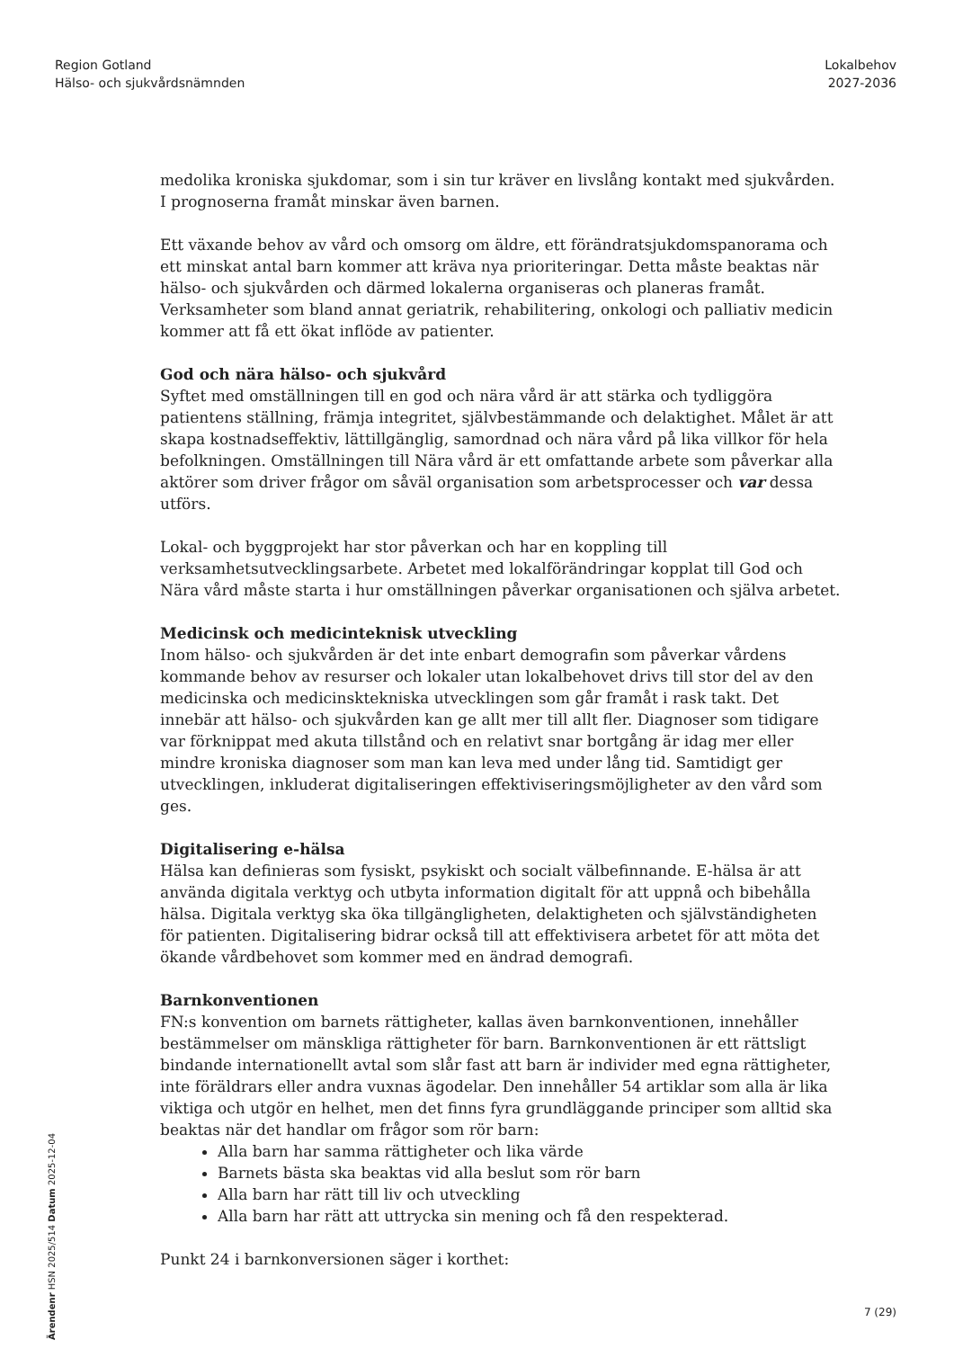Region Gotland
Hälso- och sjukvårdsnämnden
Lokalbehov
2027-2036
medolika kroniska sjukdomar, som i sin tur kräver en livslång kontakt med sjukvården. I prognoserna framåt minskar även barnen.
Ett växande behov av vård och omsorg om äldre, ett förändratsjukdomspanorama och ett minskat antal barn kommer att kräva nya prioriteringar. Detta måste beaktas när hälso- och sjukvården och därmed lokalerna organiseras och planeras framåt. Verksamheter som bland annat geriatrik, rehabilitering, onkologi och palliativ medicin kommer att få ett ökat inflöde av patienter.
God och nära hälso- och sjukvård
Syftet med omställningen till en god och nära vård är att stärka och tydliggöra patientens ställning, främja integritet, självbestämmande och delaktighet. Målet är att skapa kostnadseffektiv, lättillgänglig, samordnad och nära vård på lika villkor för hela befolkningen. Omställningen till Nära vård är ett omfattande arbete som påverkar alla aktörer som driver frågor om såväl organisation som arbetsprocesser och var dessa utförs.
Lokal- och byggprojekt har stor påverkan och har en koppling till verksamhetsutvecklingsarbete. Arbetet med lokalförändringar kopplat till God och Nära vård måste starta i hur omställningen påverkar organisationen och själva arbetet.
Medicinsk och medicinteknisk utveckling
Inom hälso- och sjukvården är det inte enbart demografin som påverkar vårdens kommande behov av resurser och lokaler utan lokalbehovet drivs till stor del av den medicinska och medicinsktekniska utvecklingen som går framåt i rask takt. Det innebär att hälso- och sjukvården kan ge allt mer till allt fler. Diagnoser som tidigare var förknippat med akuta tillstånd och en relativt snar bortgång är idag mer eller mindre kroniska diagnoser som man kan leva med under lång tid. Samtidigt ger utvecklingen, inkluderat digitaliseringen effektiviseringsmöjligheter av den vård som ges.
Digitalisering e-hälsa
Hälsa kan definieras som fysiskt, psykiskt och socialt välbefinnande. E-hälsa är att använda digitala verktyg och utbyta information digitalt för att uppnå och bibehålla hälsa. Digitala verktyg ska öka tillgängligheten, delaktigheten och självständigheten för patienten. Digitalisering bidrar också till att effektivisera arbetet för att möta det ökande vårdbehovet som kommer med en ändrad demografi.
Barnkonventionen
FN:s konvention om barnets rättigheter, kallas även barnkonventionen, innehåller bestämmelser om mänskliga rättigheter för barn. Barnkonventionen är ett rättsligt bindande internationellt avtal som slår fast att barn är individer med egna rättigheter, inte föräldrars eller andra vuxnas ägodelar. Den innehåller 54 artiklar som alla är lika viktiga och utgör en helhet, men det finns fyra grundläggande principer som alltid ska beaktas när det handlar om frågor som rör barn:
Alla barn har samma rättigheter och lika värde
Barnets bästa ska beaktas vid alla beslut som rör barn
Alla barn har rätt till liv och utveckling
Alla barn har rätt att uttrycka sin mening och få den respekterad.
Punkt 24 i barnkonversionen säger i korthet:
Ärendenr HSN 2025/514 Datum 2025-12-04
7 (29)